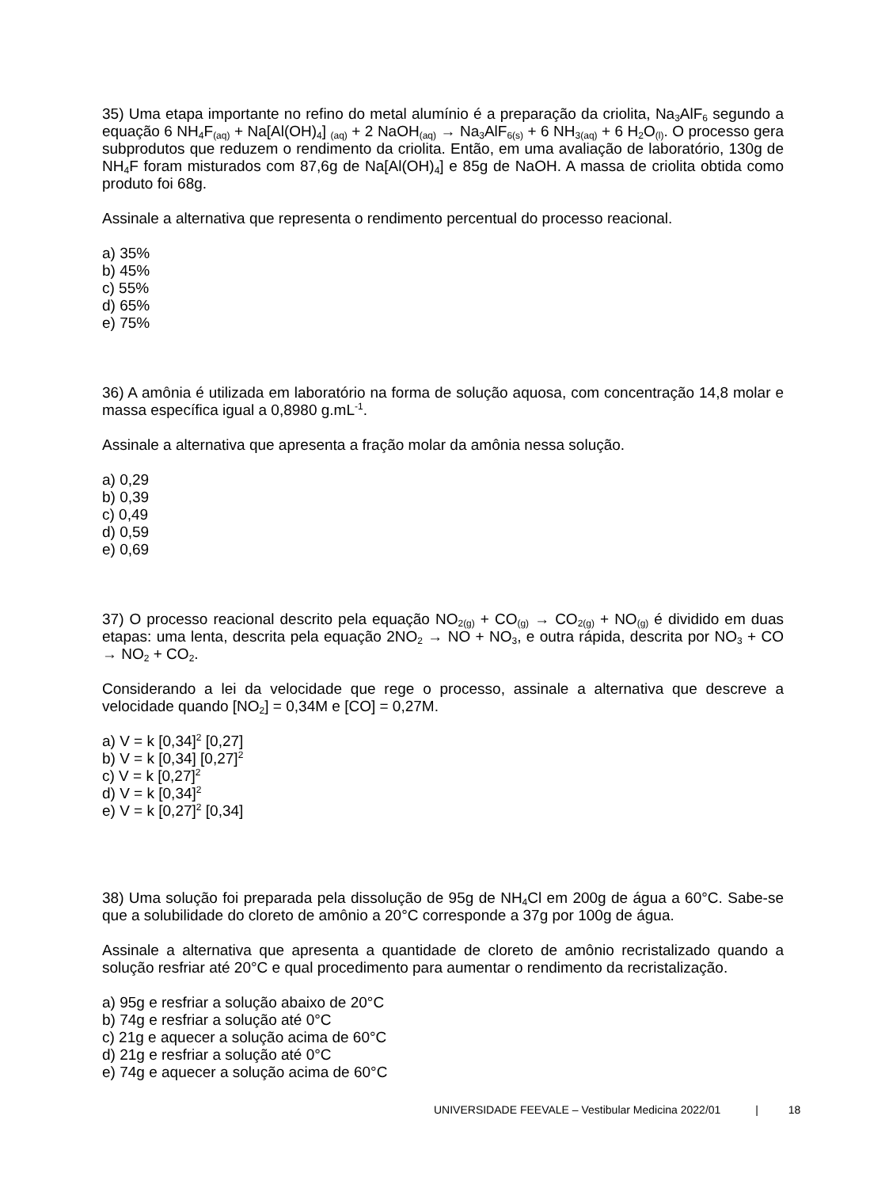35) Uma etapa importante no refino do metal alumínio é a preparação da criolita, Na<sub>3</sub>AlF<sub>6</sub> segundo a equação 6 NH<sub>4</sub>F<sub>(aq)</sub> + Na[Al(OH)<sub>4</sub>] <sub>(aq)</sub> + 2 NaOH<sub>(aq)</sub> → Na<sub>3</sub>AlF<sub>6(s)</sub> + 6 NH<sub>3(aq)</sub> + 6 H<sub>2</sub>O<sub>(l)</sub>. O processo gera subprodutos que reduzem o rendimento da criolita. Então, em uma avaliação de laboratório, 130g de NH<sub>4</sub>F foram misturados com 87,6g de Na[Al(OH)<sub>4</sub>] e 85g de NaOH. A massa de criolita obtida como produto foi 68g.
Assinale a alternativa que representa o rendimento percentual do processo reacional.
a) 35%
b) 45%
c) 55%
d) 65%
e) 75%
36) A amônia é utilizada em laboratório na forma de solução aquosa, com concentração 14,8 molar e massa específica igual a 0,8980 g.mL<sup>-1</sup>.
Assinale a alternativa que apresenta a fração molar da amônia nessa solução.
a) 0,29
b) 0,39
c) 0,49
d) 0,59
e) 0,69
37) O processo reacional descrito pela equação NO<sub>2(g)</sub> + CO<sub>(g)</sub> → CO<sub>2(g)</sub> + NO<sub>(g)</sub> é dividido em duas etapas: uma lenta, descrita pela equação 2NO<sub>2</sub> → NO + NO<sub>3</sub>, e outra rápida, descrita por NO<sub>3</sub> + CO → NO<sub>2</sub> + CO<sub>2</sub>.
Considerando a lei da velocidade que rege o processo, assinale a alternativa que descreve a velocidade quando [NO<sub>2</sub>] = 0,34M e [CO] = 0,27M.
a) V = k [0,34]<sup>2</sup> [0,27]
b) V = k [0,34] [0,27]<sup>2</sup>
c) V = k [0,27]<sup>2</sup>
d) V = k [0,34]<sup>2</sup>
e) V = k [0,27]<sup>2</sup> [0,34]
38) Uma solução foi preparada pela dissolução de 95g de NH<sub>4</sub>Cl em 200g de água a 60°C. Sabe-se que a solubilidade do cloreto de amônio a 20°C corresponde a 37g por 100g de água.
Assinale a alternativa que apresenta a quantidade de cloreto de amônio recristalizado quando a solução resfriar até 20°C e qual procedimento para aumentar o rendimento da recristalização.
a) 95g e resfriar a solução abaixo de 20°C
b) 74g e resfriar a solução até 0°C
c) 21g e aquecer a solução acima de 60°C
d) 21g e resfriar a solução até 0°C
e) 74g e aquecer a solução acima de 60°C
UNIVERSIDADE FEEVALE – Vestibular Medicina 2022/01 | 18